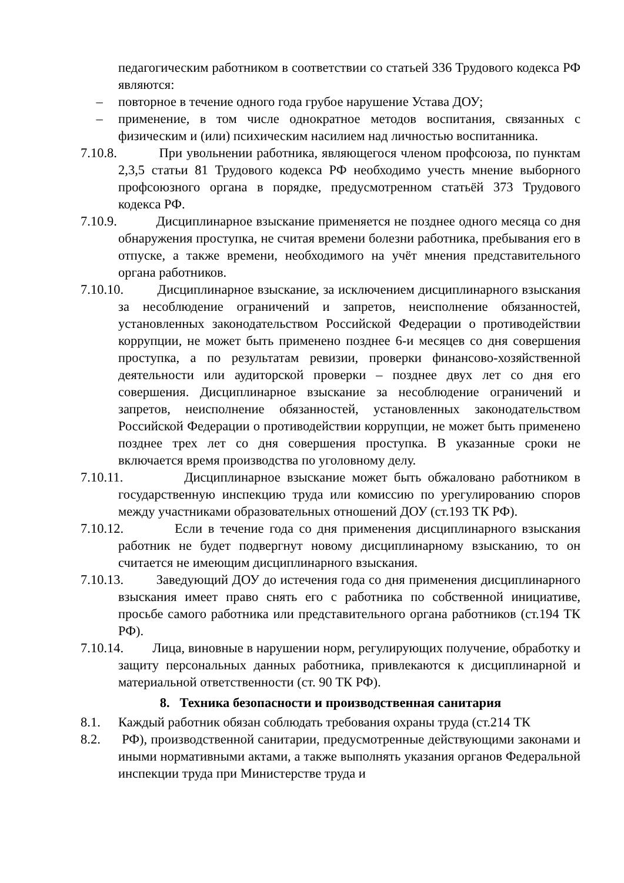педагогическим работником в соответствии со статьей 336 Трудового кодекса РФ являются:
– повторное в течение одного года грубое нарушение Устава ДОУ;
– применение, в том числе однократное методов воспитания, связанных с физическим и (или) психическим насилием над личностью воспитанника.
7.10.8. При увольнении работника, являющегося членом профсоюза, по пунктам 2,3,5 статьи 81 Трудового кодекса РФ необходимо учесть мнение выборного профсоюзного органа в порядке, предусмотренном статьёй 373 Трудового кодекса РФ.
7.10.9. Дисциплинарное взыскание применяется не позднее одного месяца со дня обнаружения проступка, не считая времени болезни работника, пребывания его в отпуске, а также времени, необходимого на учёт мнения представительного органа работников.
7.10.10. Дисциплинарное взыскание, за исключением дисциплинарного взыскания за несоблюдение ограничений и запретов, неисполнение обязанностей, установленных законодательством Российской Федерации о противодействии коррупции, не может быть применено позднее 6-и месяцев со дня совершения проступка, а по результатам ревизии, проверки финансово-хозяйственной деятельности или аудиторской проверки – позднее двух лет со дня его совершения. Дисциплинарное взыскание за несоблюдение ограничений и запретов, неисполнение обязанностей, установленных законодательством Российской Федерации о противодействии коррупции, не может быть применено позднее трех лет со дня совершения проступка. В указанные сроки не включается время производства по уголовному делу.
7.10.11. Дисциплинарное взыскание может быть обжаловано работником в государственную инспекцию труда или комиссию по урегулированию споров между участниками образовательных отношений ДОУ (ст.193 ТК РФ).
7.10.12. Если в течение года со дня применения дисциплинарного взыскания работник не будет подвергнут новому дисциплинарному взысканию, то он считается не имеющим дисциплинарного взыскания.
7.10.13. Заведующий ДОУ до истечения года со дня применения дисциплинарного взыскания имеет право снять его с работника по собственной инициативе, просьбе самого работника или представительного органа работников (ст.194 ТК РФ).
7.10.14. Лица, виновные в нарушении норм, регулирующих получение, обработку и защиту персональных данных работника, привлекаются к дисциплинарной и материальной ответственности (ст. 90 ТК РФ).
8. Техника безопасности и производственная санитария
8.1. Каждый работник обязан соблюдать требования охраны труда (ст.214 ТК
8.2. РФ), производственной санитарии, предусмотренные действующими законами и иными нормативными актами, а также выполнять указания органов Федеральной инспекции труда при Министерстве труда и